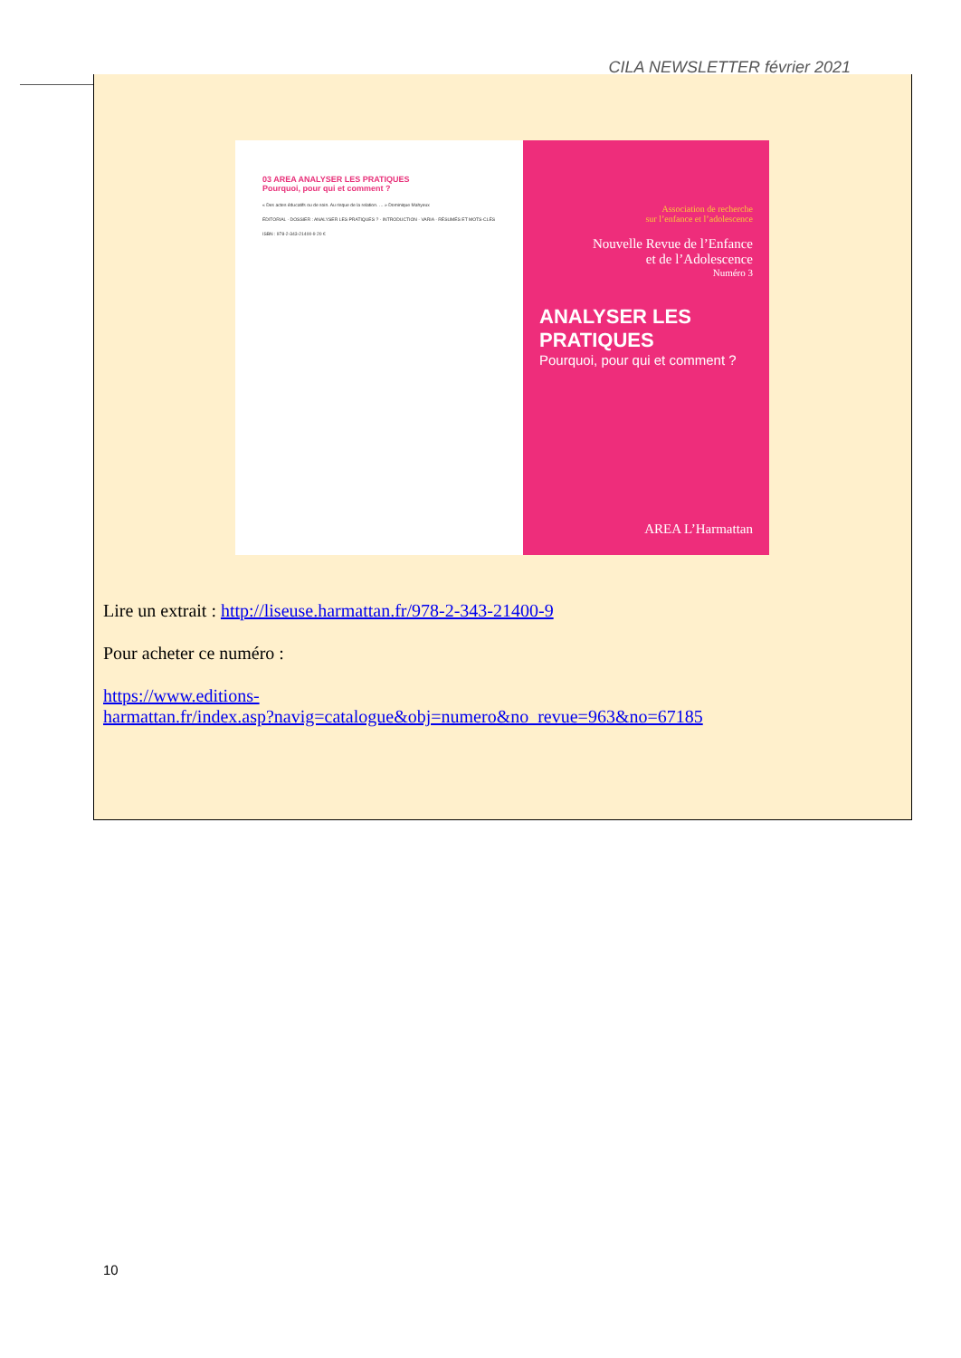CILA NEWSLETTER février 2021
03 AREA ANALYSER LES PRATIQUES
Pourquoi, pour qui et comment ?
« Des actes éducatifs ou de soin. Au risque de la relation. … » Dominique Mahyeux
ÉDITORIAL · DOSSIER : ANALYSER LES PRATIQUES ? · INTRODUCTION · VARIA · RÉSUMÉS ET MOTS-CLÉS
ISBN : 978-2-343-21400-9 20 €
Association de recherche
sur l’enfance et l’adolescence
Nouvelle Revue de l’Enfance
et de l’Adolescence
Numéro 3
ANALYSER LES PRATIQUES
Pourquoi, pour qui et comment ?
AREA L’Harmattan
Lire un extrait : http://liseuse.harmattan.fr/978-2-343-21400-9
Pour acheter ce numéro :
https://www.editions-
harmattan.fr/index.asp?navig=catalogue&obj=numero&no_revue=963&no=67185
10